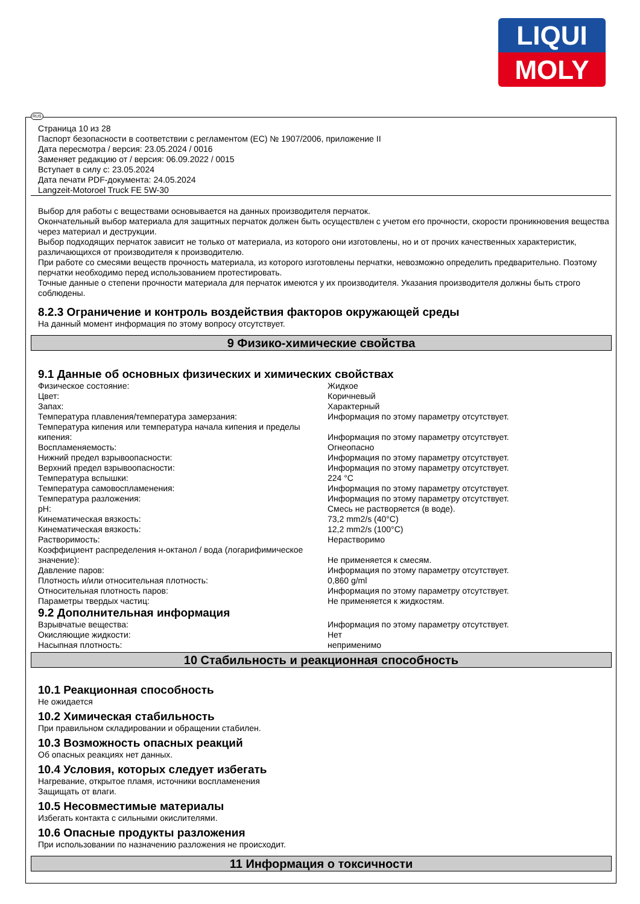LIQUI
MOLY
RUS
Страница 10 из 28
Паспорт безопасности в соответствии с регламентом (ЕС) № 1907/2006, приложение II
Дата пересмотра / версия: 23.05.2024 / 0016
Заменяет редакцию от / версия: 06.09.2022 / 0015
Вступает в силу с: 23.05.2024
Дата печати PDF-документа: 24.05.2024
Langzeit-Motoroel Truck FE 5W-30
Выбор для работы с веществами основывается на данных производителя перчаток.
Окончательный выбор материала для защитных перчаток должен быть осуществлен с учетом его прочности, скорости проникновения вещества через материал и деструкции.
Выбор подходящих перчаток зависит не только от материала, из которого они изготовлены, но и от прочих качественных характеристик, различающихся от производителя к производителю.
При работе со смесями веществ прочность материала, из которого изготовлены перчатки, невозможно определить предварительно. Поэтому перчатки необходимо перед использованием протестировать.
Точные данные о степени прочности материала для перчаток имеются у их производителя. Указания производителя должны быть строго соблюдены.
8.2.3 Ограничение и контроль воздействия факторов окружающей среды
На данный момент информация по этому вопросу отсутствует.
9 Физико-химические свойства
9.1 Данные об основных физических и химических свойствах
| Физическое состояние: | Жидкое |
| Цвет: | Коричневый |
| Запах: | Характерный |
| Температура плавления/температура замерзания: | Информация по этому параметру отсутствует. |
| Температура кипения или температура начала кипения и пределы кипения: | Информация по этому параметру отсутствует. |
| Воспламеняемость: | Огнеопасно |
| Нижний предел взрывоопасности: | Информация по этому параметру отсутствует. |
| Верхний предел взрывоопасности: | Информация по этому параметру отсутствует. |
| Температура вспышки: | 224 °C |
| Температура самовоспламенения: | Информация по этому параметру отсутствует. |
| Температура разложения: | Информация по этому параметру отсутствует. |
| pH: | Смесь не растворяется (в воде). |
| Кинематическая вязкость: | 73,2 mm2/s (40°C) |
| Кинематическая вязкость: | 12,2 mm2/s (100°C) |
| Растворимость: | Нерастворимо |
| Коэффициент распределения н-октанол / вода (логарифимическое значение): | Не применяется к смесям. |
| Давление паров: | Информация по этому параметру отсутствует. |
| Плотность и/или относительная плотность: | 0,860 g/ml |
| Относительная плотность паров: | Информация по этому параметру отсутствует. |
| Параметры твердых частиц: | Не применяется к жидкостям. |
9.2 Дополнительная информация
| Взрывчатые вещества: | Информация по этому параметру отсутствует. |
| Окисляющие жидкости: | Нет |
| Насыпная плотность: | неприменимо |
10 Стабильность и реакционная способность
10.1 Реакционная способность
Не ожидается
10.2 Химическая стабильность
При правильном складировании и обращении стабилен.
10.3 Возможность опасных реакций
Об опасных реакциях нет данных.
10.4 Условия, которых следует избегать
Нагревание, открытое пламя, источники воспламенения
Защищать от влаги.
10.5 Несовместимые материалы
Избегать контакта с сильными окислителями.
10.6 Опасные продукты разложения
При использовании по назначению разложения не происходит.
11 Информация о токсичности